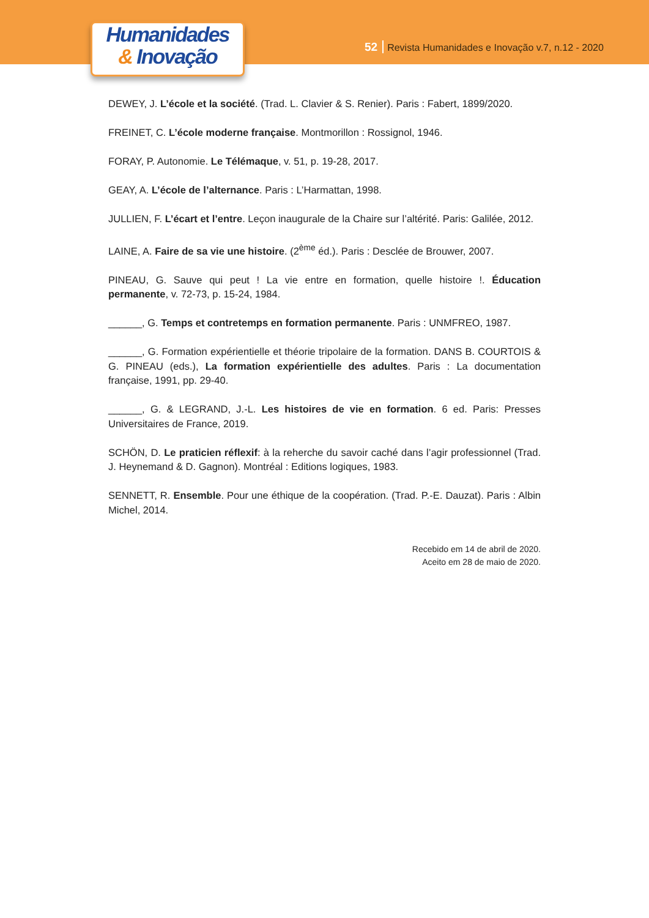Humanidades
& Inovação
52 Revista Humanidades e Inovação v.7, n.12 - 2020
DEWEY, J. L’école et la société. (Trad. L. Clavier & S. Renier). Paris : Fabert, 1899/2020.
FREINET, C. L’école moderne française. Montmorillon : Rossignol, 1946.
FORAY, P. Autonomie. Le Télémaque, v. 51, p. 19-28, 2017.
GEAY, A. L’école de l’alternance. Paris : L’Harmattan, 1998.
JULLIEN, F. L’écart et l’entre. Leçon inaugurale de la Chaire sur l’altérité. Paris: Galilée, 2012.
LAINE, A. Faire de sa vie une histoire. (2<sup>ème</sup> éd.). Paris : Desclée de Brouwer, 2007.
PINEAU, G. Sauve qui peut ! La vie entre en formation, quelle histoire !. Éducation permanente, v. 72-73, p. 15-24, 1984.
______, G. Temps et contretemps en formation permanente. Paris : UNMFREO, 1987.
______, G. Formation expérientielle et théorie tripolaire de la formation. DANS B. COURTOIS & G. PINEAU (eds.), La formation expérientielle des adultes. Paris : La documentation française, 1991, pp. 29-40.
______, G. & LEGRAND, J.-L. Les histoires de vie en formation. 6 ed. Paris: Presses Universitaires de France, 2019.
SCHÖN, D. Le praticien réflexif: à la reherche du savoir caché dans l’agir professionnel (Trad. J. Heynemand & D. Gagnon). Montréal : Editions logiques, 1983.
SENNETT, R. Ensemble. Pour une éthique de la coopération. (Trad. P.-E. Dauzat). Paris : Albin Michel, 2014.
Recebido em 14 de abril de 2020.
Aceito em 28 de maio de 2020.